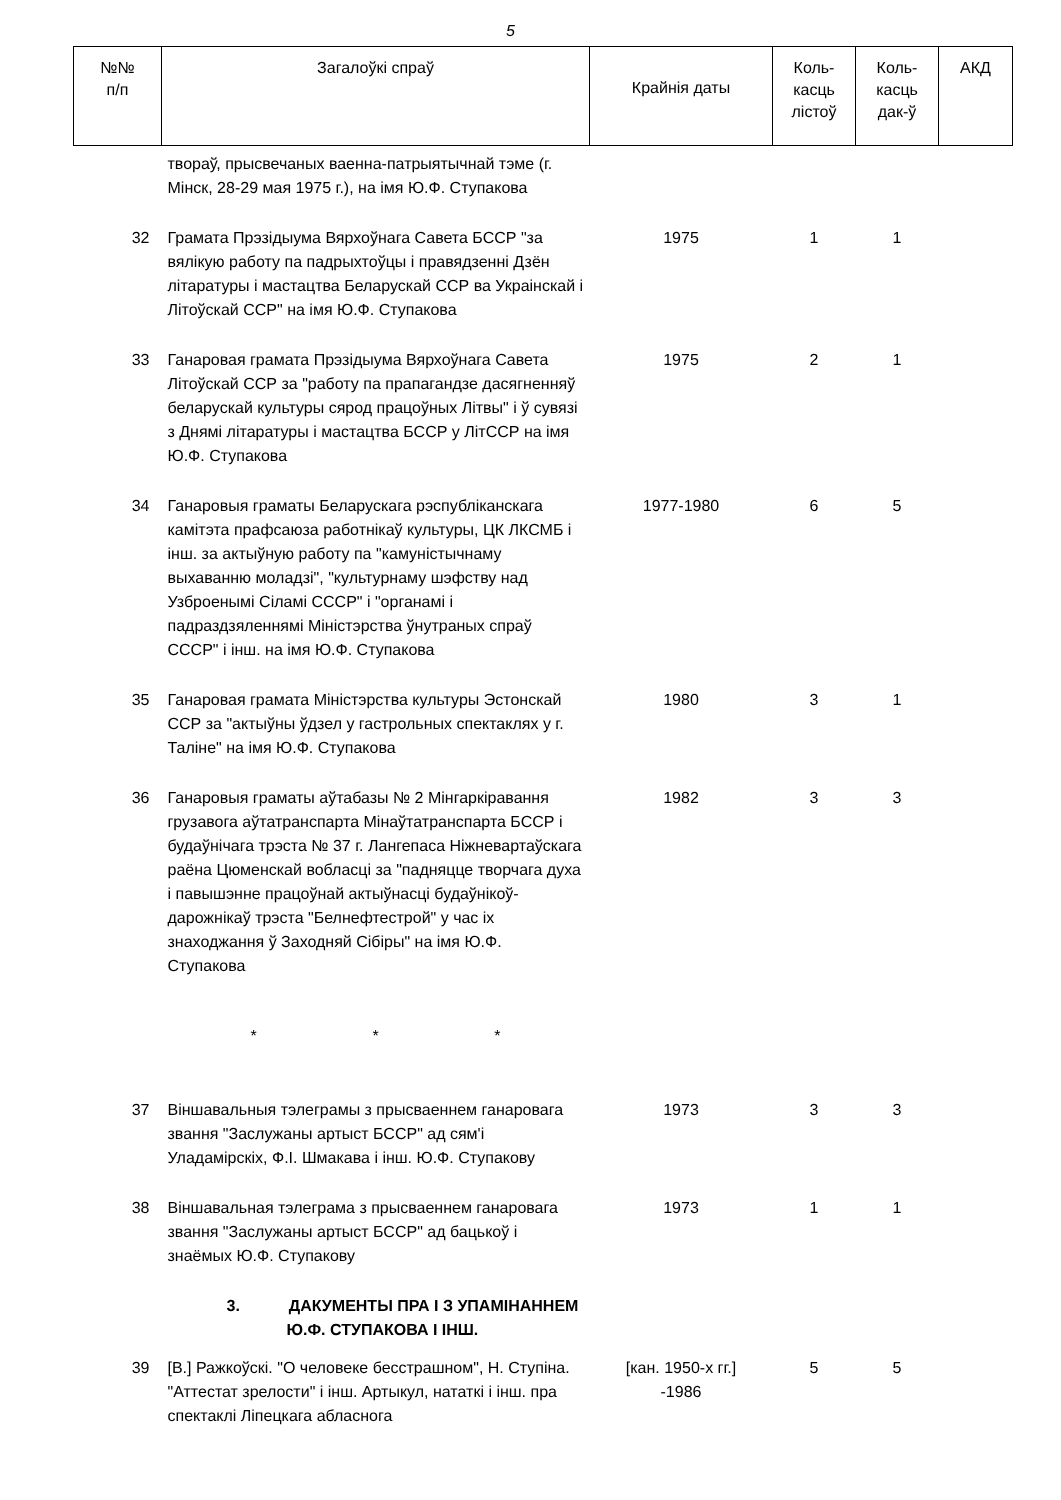5
| №№ п/п | Загалоўкі спраў | Крайнія даты | Коль- касць лістоў | Коль- касць дак-ў | АКД |
| --- | --- | --- | --- | --- | --- |
| | твораў, прысвечаных ваенна-патрыятычнай тэме (г. Мінск, 28-29 мая 1975 г.), на імя Ю.Ф. Ступакова | | | | |
| 32 | Грамата Прэзідыума Вярхоўнага Савета БССР "за вялікую работу па падрыхтоўцы і правядзенні Дзён літаратуры і мастацтва Беларускай ССР ва Украінскай і Літоўскай ССР" на імя Ю.Ф. Ступакова | 1975 | 1 | 1 | |
| 33 | Ганаровая грамата Прэзідыума Вярхоўнага Савета Літоўскай ССР за "работу па прапагандзе дасягненняў беларускай культуры сярод працоўных Літвы" і ў сувязі з Днямі літаратуры і мастацтва БССР у ЛітССР на імя Ю.Ф. Ступакова | 1975 | 2 | 1 | |
| 34 | Ганаровыя граматы Беларускага рэспубліканскага камітэта прафсаюза работнікаў культуры, ЦК ЛКСМБ і інш. за актыўную работу па "камуністычнаму выхаванню моладзі", "культурнаму шэфству над Узброенымі Сіламі СССР" і "органамі і падраздзяленнямі Міністэрства ўнутраных спраў СССР" і інш. на імя Ю.Ф. Ступакова | 1977-1980 | 6 | 5 | |
| 35 | Ганаровая грамата Міністэрства культуры Эстонскай ССР за "актыўны ўдзел у гастрольных спектаклях у г. Таліне" на імя Ю.Ф. Ступакова | 1980 | 3 | 1 | |
| 36 | Ганаровыя граматы аўтабазы № 2 Мінгаркіравання грузавога аўтатранспарта Мінаўтатранспарта БССР і будаўнічага трэста № 37 г. Лангепаса Ніжневартаўскага раёна Цюменскай вобласці за "падняцце творчага духа і павышэнне працоўнай актыўнасці будаўнікоў-дарожнікаў трэста "Белнефтестрой" у час іх знаходжання ў Заходняй Сібіры" на імя Ю.Ф. Ступакова | 1982 | 3 | 3 | |
| | * * * | | | | |
| 37 | Віншавальныя тэлеграмы з прысваеннем ганаровага звання "Заслужаны артыст БССР" ад сям'і Уладамірскіх, Ф.І. Шмакава і інш. Ю.Ф. Ступакову | 1973 | 3 | 3 | |
| 38 | Віншавальная тэлеграма з прысваеннем ганаровага звання "Заслужаны артыст БССР" ад бацькоў і знаёмых Ю.Ф. Ступакову | 1973 | 1 | 1 | |
| | 3. ДАКУМЕНТЫ ПРА І З УПАМІНАННЕМ Ю.Ф. СТУПАКОВА І ІНШ. | | | | |
| 39 | [В.] Ражкоўскі. "О человеке бесстрашном", Н. Ступіна. "Аттестат зрелости" і інш. Артыкул, нататкі і інш. пра спектаклі Ліпецкага абласнога | [кан. 1950-х гг.] -1986 | 5 | 5 | |